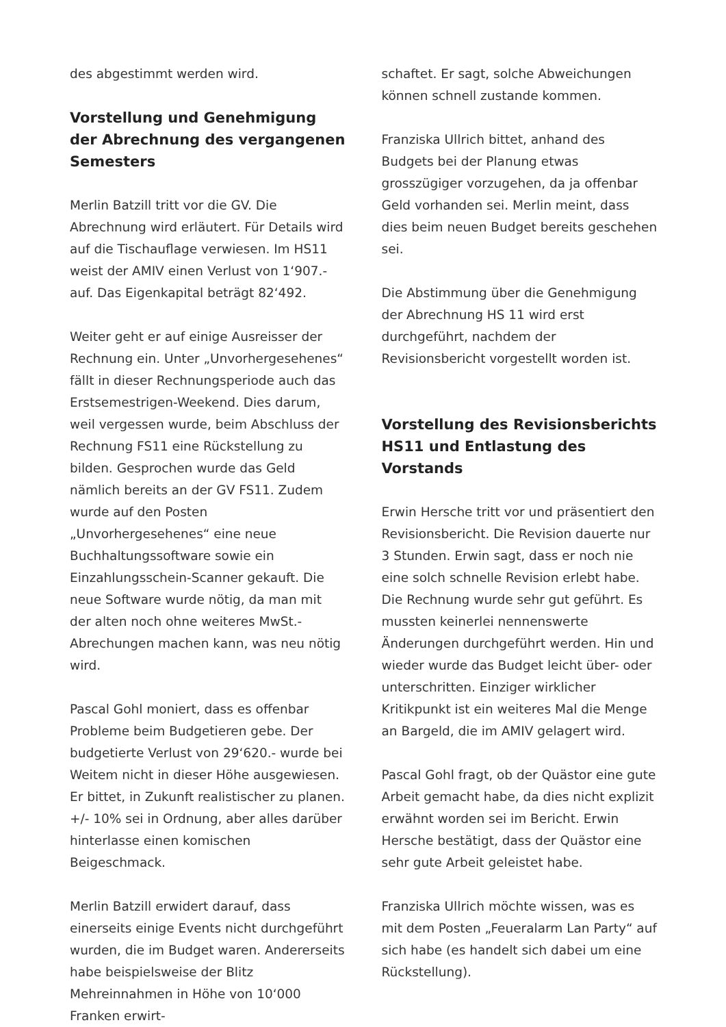des abgestimmt werden wird.
Vorstellung und Genehmigung der Abrechnung des vergangenen Semesters
Merlin Batzill tritt vor die GV. Die Abrechnung wird erläutert. Für Details wird auf die Tischauflage verwiesen. Im HS11 weist der AMIV einen Verlust von 1‘907.- auf. Das Eigenkapital beträgt 82‘492.
Weiter geht er auf einige Ausreisser der Rechnung ein. Unter „Unvorhergesehenes“ fällt in dieser Rechnungsperiode auch das Erstsemestrigen-Weekend. Dies darum, weil vergessen wurde, beim Abschluss der Rechnung FS11 eine Rückstellung zu bilden. Gesprochen wurde das Geld nämlich bereits an der GV FS11. Zudem wurde auf den Posten „Unvorhergesehenes“ eine neue Buchhaltungssoftware sowie ein Einzahlungsschein-Scanner gekauft. Die neue Software wurde nötig, da man mit der alten noch ohne weiteres MwSt.-Abrechungen machen kann, was neu nötig wird.
Pascal Gohl moniert, dass es offenbar Probleme beim Budgetieren gebe. Der budgetierte Verlust von 29‘620.- wurde bei Weitem nicht in dieser Höhe ausgewiesen. Er bittet, in Zukunft realistischer zu planen. +/- 10% sei in Ordnung, aber alles darüber hinterlasse einen komischen Beigeschmack.
Merlin Batzill erwidert darauf, dass einerseits einige Events nicht durchgeführt wurden, die im Budget waren. Andererseits habe beispielsweise der Blitz Mehreinnahmen in Höhe von 10‘000 Franken erwirt-
schaftet. Er sagt, solche Abweichungen können schnell zustande kommen.
Franziska Ullrich bittet, anhand des Budgets bei der Planung etwas grosszügiger vorzugehen, da ja offenbar Geld vorhanden sei. Merlin meint, dass dies beim neuen Budget bereits geschehen sei.
Die Abstimmung über die Genehmigung der Abrechnung HS 11 wird erst durchgeführt, nachdem der Revisionsbericht vorgestellt worden ist.
Vorstellung des Revisionsberichts HS11 und Entlastung des Vorstands
Erwin Hersche tritt vor und präsentiert den Revisionsbericht. Die Revision dauerte nur 3 Stunden. Erwin sagt, dass er noch nie eine solch schnelle Revision erlebt habe. Die Rechnung wurde sehr gut geführt. Es mussten keinerlei nennenswerte Änderungen durchgeführt werden. Hin und wieder wurde das Budget leicht über- oder unterschritten. Einziger wirklicher Kritikpunkt ist ein weiteres Mal die Menge an Bargeld, die im AMIV gelagert wird.
Pascal Gohl fragt, ob der Quästor eine gute Arbeit gemacht habe, da dies nicht explizit erwähnt worden sei im Bericht. Erwin Hersche bestätigt, dass der Quästor eine sehr gute Arbeit geleistet habe.
Franziska Ullrich möchte wissen, was es mit dem Posten „Feueralarm Lan Party“ auf sich habe (es handelt sich dabei um eine Rückstellung).